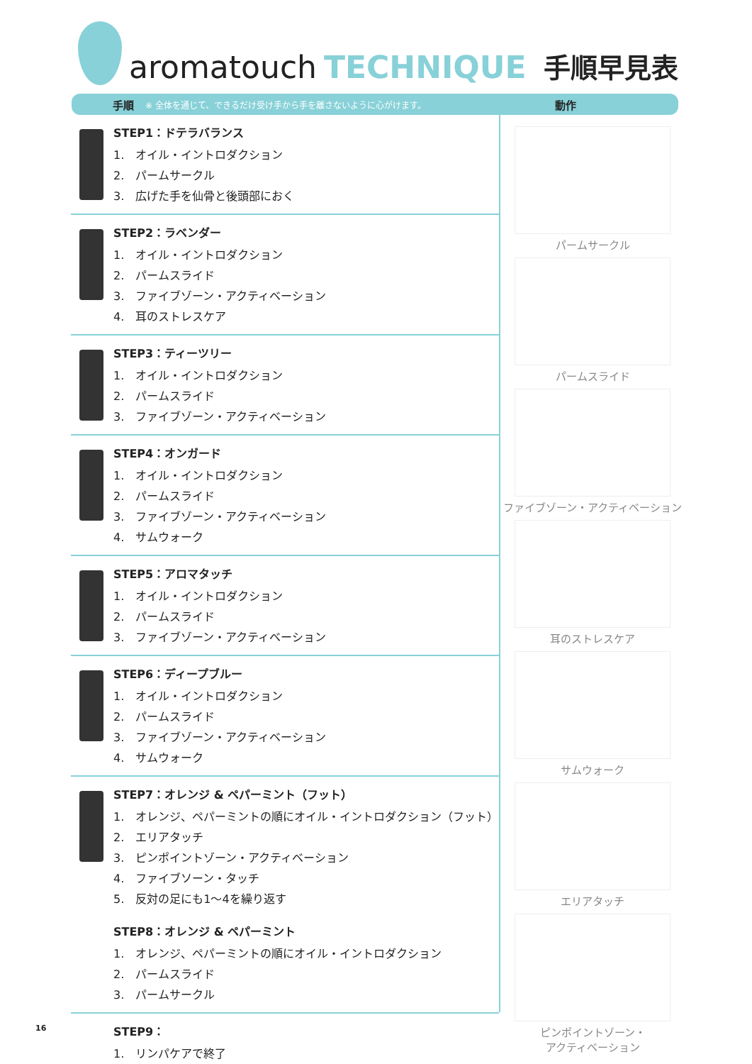aromatouch TECHNIQUE 手順早見表
手順 ※ 全体を通じて、できるだけ受け手から手を離さないように心がけます。 動作
STEP1：ドテラバランス
1.　オイル・イントロダクション
2.　パームサークル
3.　広げた手を仙骨と後頭部におく
STEP2：ラベンダー
1.　オイル・イントロダクション
2.　パームスライド
3.　ファイブゾーン・アクティベーション
4.　耳のストレスケア
STEP3：ティーツリー
1.　オイル・イントロダクション
2.　パームスライド
3.　ファイブゾーン・アクティベーション
STEP4：オンガード
1.　オイル・イントロダクション
2.　パームスライド
3.　ファイブゾーン・アクティベーション
4.　サムウォーク
STEP5：アロマタッチ
1.　オイル・イントロダクション
2.　パームスライド
3.　ファイブゾーン・アクティベーション
STEP6：ディープブルー
1.　オイル・イントロダクション
2.　パームスライド
3.　ファイブゾーン・アクティベーション
4.　サムウォーク
STEP7：オレンジ & ペパーミント（フット）
1.　オレンジ、ペパーミントの順にオイル・イントロダクション（フット）
2.　エリアタッチ
3.　ピンポイントゾーン・アクティベーション
4.　ファイブソーン・タッチ
5.　反対の足にも1〜4を繰り返す
STEP8：オレンジ & ペパーミント
1.　オレンジ、ペパーミントの順にオイル・イントロダクション
2.　パームスライド
3.　パームサークル
STEP9：
1.　リンパケアで終了
パームサークル
パームスライド
ファイブゾーン・アクティベーション
耳のストレスケア
サムウォーク
エリアタッチ
ピンポイントゾーン・
アクティベーション
16